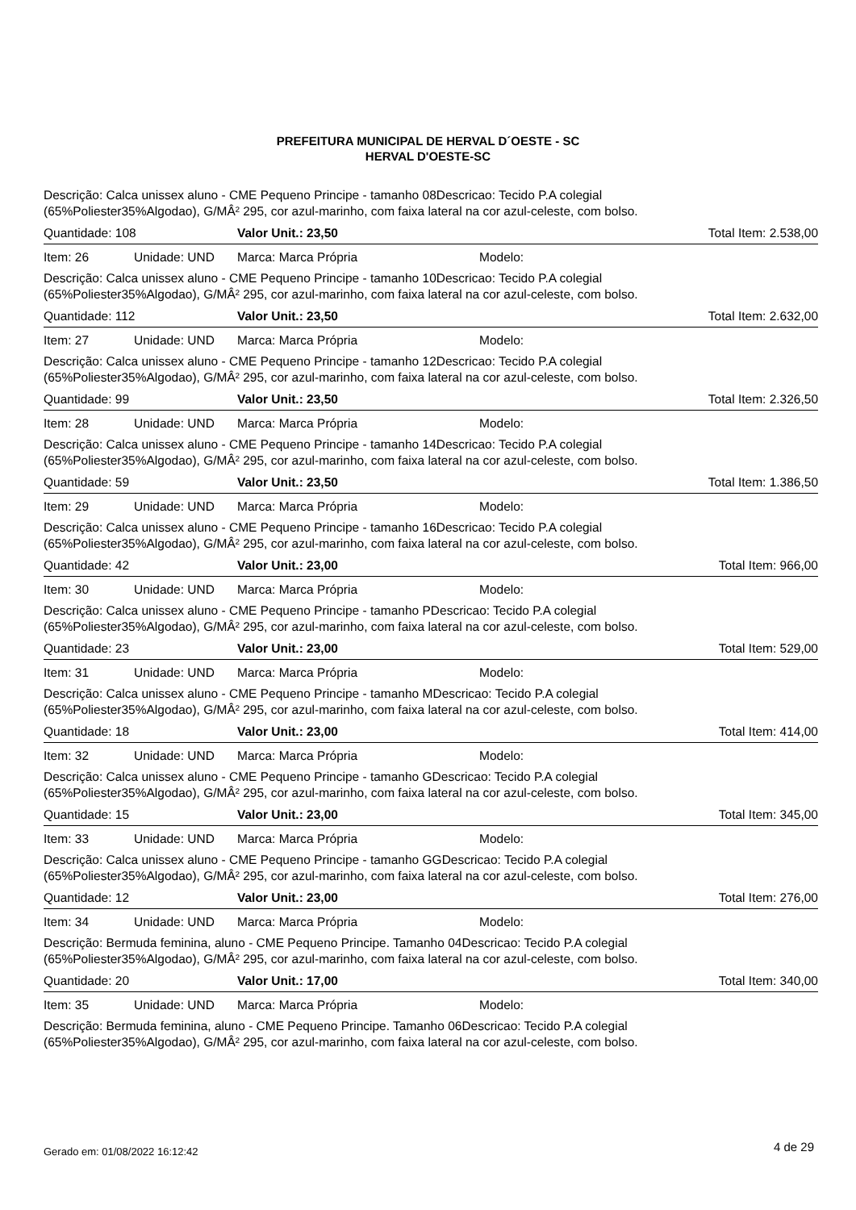PREFEITURA MUNICIPAL DE HERVAL D´OESTE - SC
HERVAL D'OESTE-SC
Descrição: Calca unissex aluno - CME Pequeno Principe - tamanho 08Descricao: Tecido P.A colegial
(65%Poliester35%Algodao), G/MÂ² 295, cor azul-marinho, com faixa lateral na cor azul-celeste, com bolso.
| Quantidade: 108 | Valor Unit.: 23,50 | | Total Item: 2.538,00 |
| Item: 26 Unidade: UND | Marca: Marca Própria | Modelo: | |
Descrição: Calca unissex aluno - CME Pequeno Principe - tamanho 10Descricao: Tecido P.A colegial
(65%Poliester35%Algodao), G/MÂ² 295, cor azul-marinho, com faixa lateral na cor azul-celeste, com bolso.
| Quantidade: 112 | Valor Unit.: 23,50 | | Total Item: 2.632,00 |
| Item: 27 Unidade: UND | Marca: Marca Própria | Modelo: | |
Descrição: Calca unissex aluno - CME Pequeno Principe - tamanho 12Descricao: Tecido P.A colegial
(65%Poliester35%Algodao), G/MÂ² 295, cor azul-marinho, com faixa lateral na cor azul-celeste, com bolso.
| Quantidade: 99 | Valor Unit.: 23,50 | | Total Item: 2.326,50 |
| Item: 28 Unidade: UND | Marca: Marca Própria | Modelo: | |
Descrição: Calca unissex aluno - CME Pequeno Principe - tamanho 14Descricao: Tecido P.A colegial
(65%Poliester35%Algodao), G/MÂ² 295, cor azul-marinho, com faixa lateral na cor azul-celeste, com bolso.
| Quantidade: 59 | Valor Unit.: 23,50 | | Total Item: 1.386,50 |
| Item: 29 Unidade: UND | Marca: Marca Própria | Modelo: | |
Descrição: Calca unissex aluno - CME Pequeno Principe - tamanho 16Descricao: Tecido P.A colegial
(65%Poliester35%Algodao), G/MÂ² 295, cor azul-marinho, com faixa lateral na cor azul-celeste, com bolso.
| Quantidade: 42 | Valor Unit.: 23,00 | | Total Item: 966,00 |
| Item: 30 Unidade: UND | Marca: Marca Própria | Modelo: | |
Descrição: Calca unissex aluno - CME Pequeno Principe - tamanho PDescricao: Tecido P.A colegial
(65%Poliester35%Algodao), G/MÂ² 295, cor azul-marinho, com faixa lateral na cor azul-celeste, com bolso.
| Quantidade: 23 | Valor Unit.: 23,00 | | Total Item: 529,00 |
| Item: 31 Unidade: UND | Marca: Marca Própria | Modelo: | |
Descrição: Calca unissex aluno - CME Pequeno Principe - tamanho MDescricao: Tecido P.A colegial
(65%Poliester35%Algodao), G/MÂ² 295, cor azul-marinho, com faixa lateral na cor azul-celeste, com bolso.
| Quantidade: 18 | Valor Unit.: 23,00 | | Total Item: 414,00 |
| Item: 32 Unidade: UND | Marca: Marca Própria | Modelo: | |
Descrição: Calca unissex aluno - CME Pequeno Principe - tamanho GDescricao: Tecido P.A colegial
(65%Poliester35%Algodao), G/MÂ² 295, cor azul-marinho, com faixa lateral na cor azul-celeste, com bolso.
| Quantidade: 15 | Valor Unit.: 23,00 | | Total Item: 345,00 |
| Item: 33 Unidade: UND | Marca: Marca Própria | Modelo: | |
Descrição: Calca unissex aluno - CME Pequeno Principe - tamanho GGDescricao: Tecido P.A colegial
(65%Poliester35%Algodao), G/MÂ² 295, cor azul-marinho, com faixa lateral na cor azul-celeste, com bolso.
| Quantidade: 12 | Valor Unit.: 23,00 | | Total Item: 276,00 |
| Item: 34 Unidade: UND | Marca: Marca Própria | Modelo: | |
Descrição: Bermuda feminina, aluno - CME Pequeno Principe. Tamanho 04Descricao: Tecido P.A colegial
(65%Poliester35%Algodao), G/MÂ² 295, cor azul-marinho, com faixa lateral na cor azul-celeste, com bolso.
| Quantidade: 20 | Valor Unit.: 17,00 | | Total Item: 340,00 |
| Item: 35 Unidade: UND | Marca: Marca Própria | Modelo: | |
Descrição: Bermuda feminina, aluno - CME Pequeno Principe. Tamanho 06Descricao: Tecido P.A colegial
(65%Poliester35%Algodao), G/MÂ² 295, cor azul-marinho, com faixa lateral na cor azul-celeste, com bolso.
Gerado em: 01/08/2022 16:12:42 4 de 29